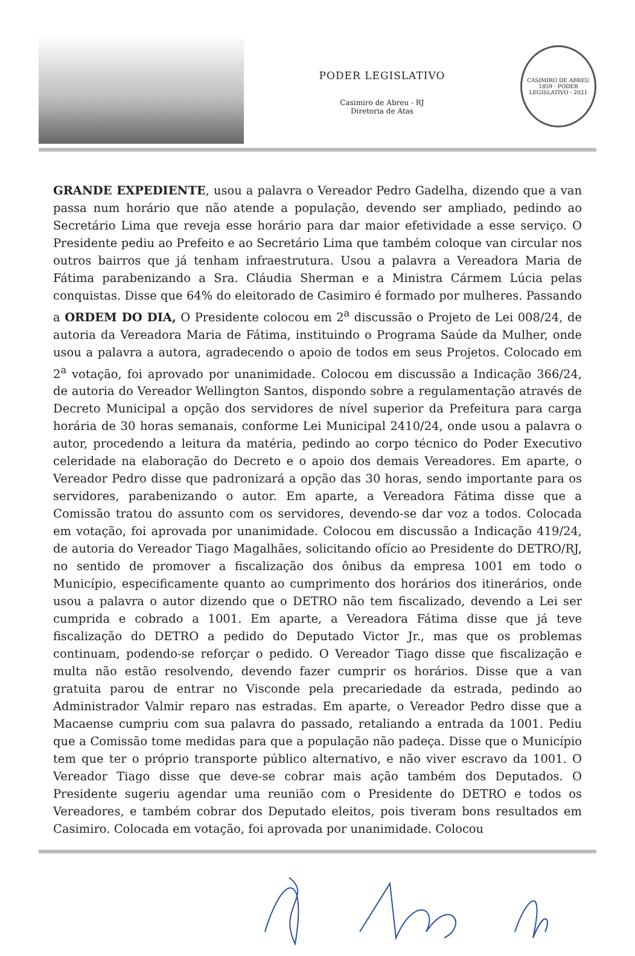PODER LEGISLATIVO
Casimiro de Abreu - RJ
Diretoria de Atas
CASIMIRO DE ABREU
1859 - PODER LEGISLATIVO - 2021
GRANDE EXPEDIENTE, usou a palavra o Vereador Pedro Gadelha, dizendo que a van passa num horário que não atende a população, devendo ser ampliado, pedindo ao Secretário Lima que reveja esse horário para dar maior efetividade a esse serviço. O Presidente pediu ao Prefeito e ao Secretário Lima que também coloque van circular nos outros bairros que já tenham infraestrutura. Usou a palavra a Vereadora Maria de Fátima parabenizando a Sra. Cláudia Sherman e a Ministra Cármem Lúcia pelas conquistas. Disse que 64% do eleitorado de Casimiro é formado por mulheres. Passando a ORDEM DO DIA, O Presidente colocou em 2<sup>a</sup> discussão o Projeto de Lei 008/24, de autoria da Vereadora Maria de Fátima, instituindo o Programa Saúde da Mulher, onde usou a palavra a autora, agradecendo o apoio de todos em seus Projetos. Colocado em 2<sup>a</sup> votação, foi aprovado por unanimidade. Colocou em discussão a Indicação 366/24, de autoria do Vereador Wellington Santos, dispondo sobre a regulamentação através de Decreto Municipal a opção dos servidores de nível superior da Prefeitura para carga horária de 30 horas semanais, conforme Lei Municipal 2410/24, onde usou a palavra o autor, procedendo a leitura da matéria, pedindo ao corpo técnico do Poder Executivo celeridade na elaboração do Decreto e o apoio dos demais Vereadores. Em aparte, o Vereador Pedro disse que padronizará a opção das 30 horas, sendo importante para os servidores, parabenizando o autor. Em aparte, a Vereadora Fátima disse que a Comissão tratou do assunto com os servidores, devendo-se dar voz a todos. Colocada em votação, foi aprovada por unanimidade. Colocou em discussão a Indicação 419/24, de autoria do Vereador Tiago Magalhães, solicitando ofício ao Presidente do DETRO/RJ, no sentido de promover a fiscalização dos ônibus da empresa 1001 em todo o Município, especificamente quanto ao cumprimento dos horários dos itinerários, onde usou a palavra o autor dizendo que o DETRO não tem fiscalizado, devendo a Lei ser cumprida e cobrado a 1001. Em aparte, a Vereadora Fátima disse que já teve fiscalização do DETRO a pedido do Deputado Victor Jr., mas que os problemas continuam, podendo-se reforçar o pedido. O Vereador Tiago disse que fiscalização e multa não estão resolvendo, devendo fazer cumprir os horários. Disse que a van gratuita parou de entrar no Visconde pela precariedade da estrada, pedindo ao Administrador Valmir reparo nas estradas. Em aparte, o Vereador Pedro disse que a Macaense cumpriu com sua palavra do passado, retaliando a entrada da 1001. Pediu que a Comissão tome medidas para que a população não padeça. Disse que o Município tem que ter o próprio transporte público alternativo, e não viver escravo da 1001. O Vereador Tiago disse que deve-se cobrar mais ação também dos Deputados. O Presidente sugeriu agendar uma reunião com o Presidente do DETRO e todos os Vereadores, e também cobrar dos Deputado eleitos, pois tiveram bons resultados em Casimiro. Colocada em votação, foi aprovada por unanimidade. Colocou